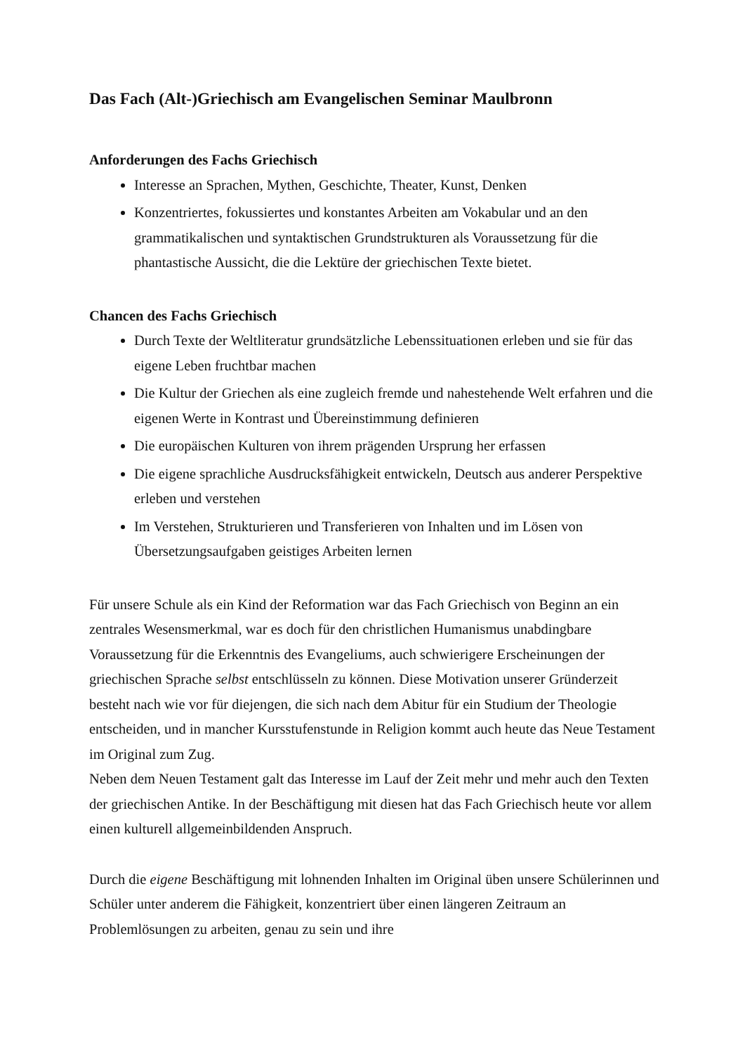Das Fach (Alt-)Griechisch am Evangelischen Seminar Maulbronn
Anforderungen des Fachs Griechisch
Interesse an Sprachen, Mythen, Geschichte, Theater, Kunst, Denken
Konzentriertes, fokussiertes und konstantes Arbeiten am Vokabular und an den grammatikalischen und syntaktischen Grundstrukturen als Voraussetzung für die phantastische Aussicht, die die Lektüre der griechischen Texte bietet.
Chancen des Fachs Griechisch
Durch Texte der Weltliteratur grundsätzliche Lebenssituationen erleben und sie für das eigene Leben fruchtbar machen
Die Kultur der Griechen als eine zugleich fremde und nahestehende Welt erfahren und die eigenen Werte in Kontrast und Übereinstimmung definieren
Die europäischen Kulturen von ihrem prägenden Ursprung her erfassen
Die eigene sprachliche Ausdrucksfähigkeit entwickeln, Deutsch aus anderer Perspektive erleben und verstehen
Im Verstehen, Strukturieren und Transferieren von Inhalten und im Lösen von Übersetzungsaufgaben geistiges Arbeiten lernen
Für unsere Schule als ein Kind der Reformation war das Fach Griechisch von Beginn an ein zentrales Wesensmerkmal, war es doch für den christlichen Humanismus unabdingbare Voraussetzung für die Erkenntnis des Evangeliums, auch schwierigere Erscheinungen der griechischen Sprache selbst entschlüsseln zu können. Diese Motivation unserer Gründerzeit besteht nach wie vor für diejengen, die sich nach dem Abitur für ein Studium der Theologie entscheiden, und in mancher Kursstufenstunde in Religion kommt auch heute das Neue Testament im Original zum Zug.
Neben dem Neuen Testament galt das Interesse im Lauf der Zeit mehr und mehr auch den Texten der griechischen Antike. In der Beschäftigung mit diesen hat das Fach Griechisch heute vor allem einen kulturell allgemeinbildenden Anspruch.
Durch die eigene Beschäftigung mit lohnenden Inhalten im Original üben unsere Schülerinnen und Schüler unter anderem die Fähigkeit, konzentriert über einen längeren Zeitraum an Problemlösungen zu arbeiten, genau zu sein und ihre